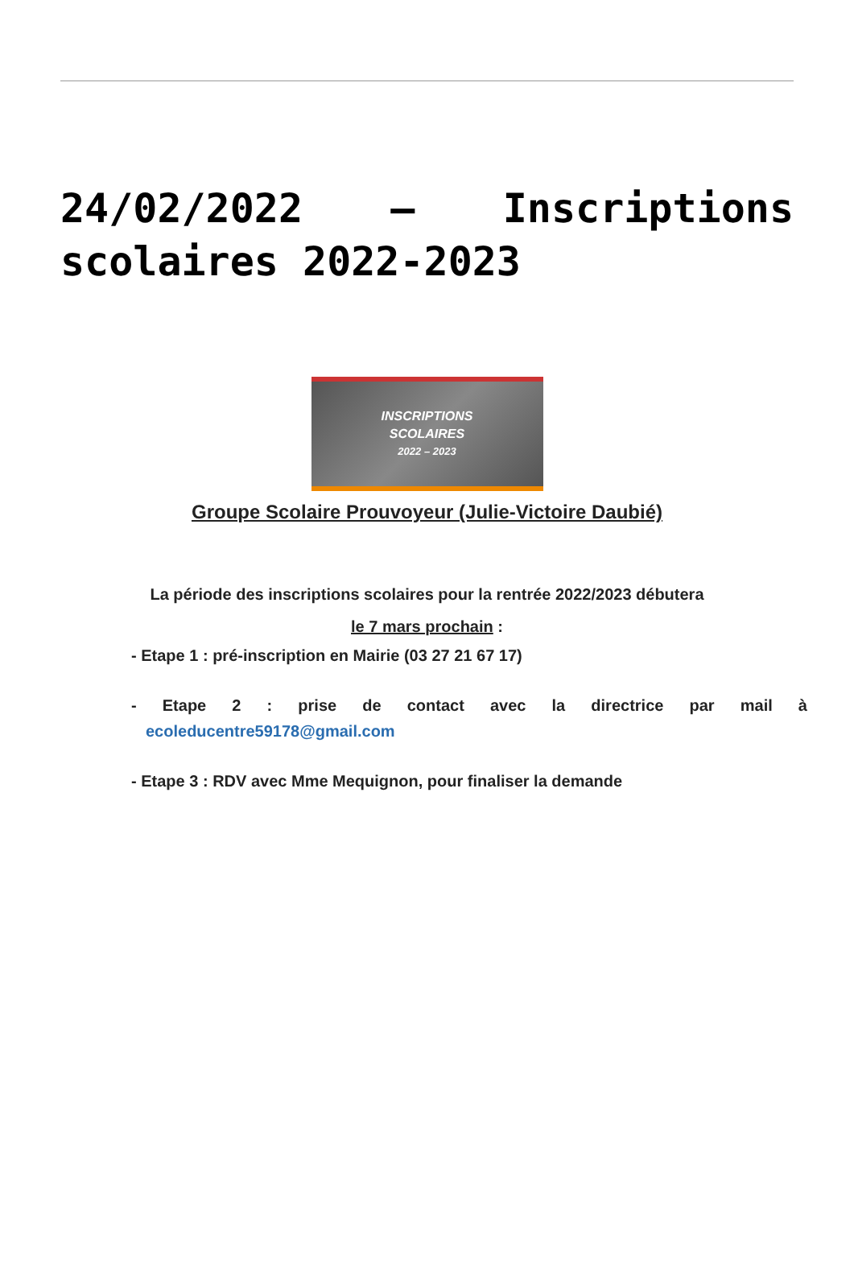24/02/2022 – Inscriptions scolaires 2022-2023
INSCRIPTIONS
SCOLAIRES
2022 – 2023
Groupe Scolaire Prouvoyeur (Julie-Victoire Daubié)
La période des inscriptions scolaires pour la rentrée 2022/2023 débutera
le 7 mars prochain :
- Etape 1 : pré-inscription en Mairie (03 27 21 67 17)
- Etape 2 : prise de contact avec la directrice par mail à
ecoleducentre59178@gmail.com
- Etape 3 : RDV avec Mme Mequignon, pour finaliser la demande